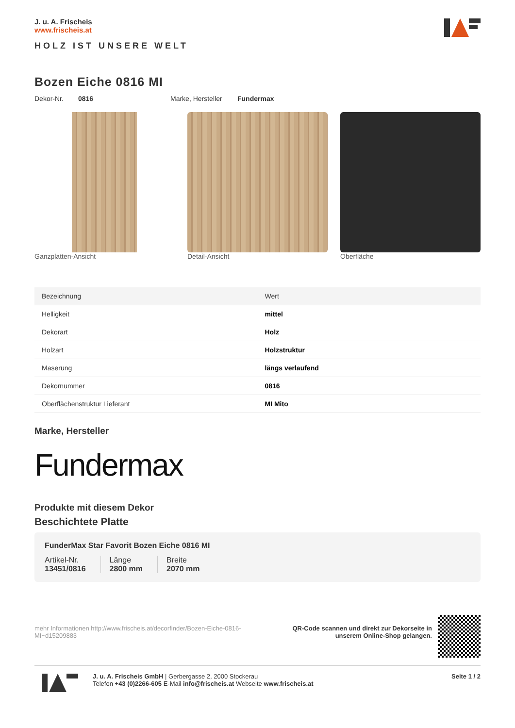J. u. A. Frischeis
www.frischeis.at
HOLZ IST UNSERE WELT
Bozen Eiche 0816 MI
Dekor-Nr. 0816 Marke, Hersteller Fundermax
Ganzplatten-Ansicht Detail-Ansicht Oberfläche
| Bezeichnung | Wert |
| --- | --- |
| Helligkeit | mittel |
| Dekorart | Holz |
| Holzart | Holzstruktur |
| Maserung | längs verlaufend |
| Dekornummer | 0816 |
| Oberflächenstruktur Lieferant | MI Mito |
Marke, Hersteller
Fundermax
Produkte mit diesem Dekor
Beschichtete Platte
FunderMax Star Favorit Bozen Eiche 0816 MI
Artikel-Nr.
13451/0816
Länge
2800 mm
Breite
2070 mm
mehr Informationen http://www.frischeis.at/decorfinder/Bozen-Eiche-0816-MI~d15209883
QR-Code scannen und direkt zur Dekorseite in
unserem Online-Shop gelangen.
J. u. A. Frischeis GmbH | Gerbergasse 2, 2000 Stockerau
Telefon +43 (0)2266-605 E-Mail info@frischeis.at Webseite www.frischeis.at
Seite 1 / 2